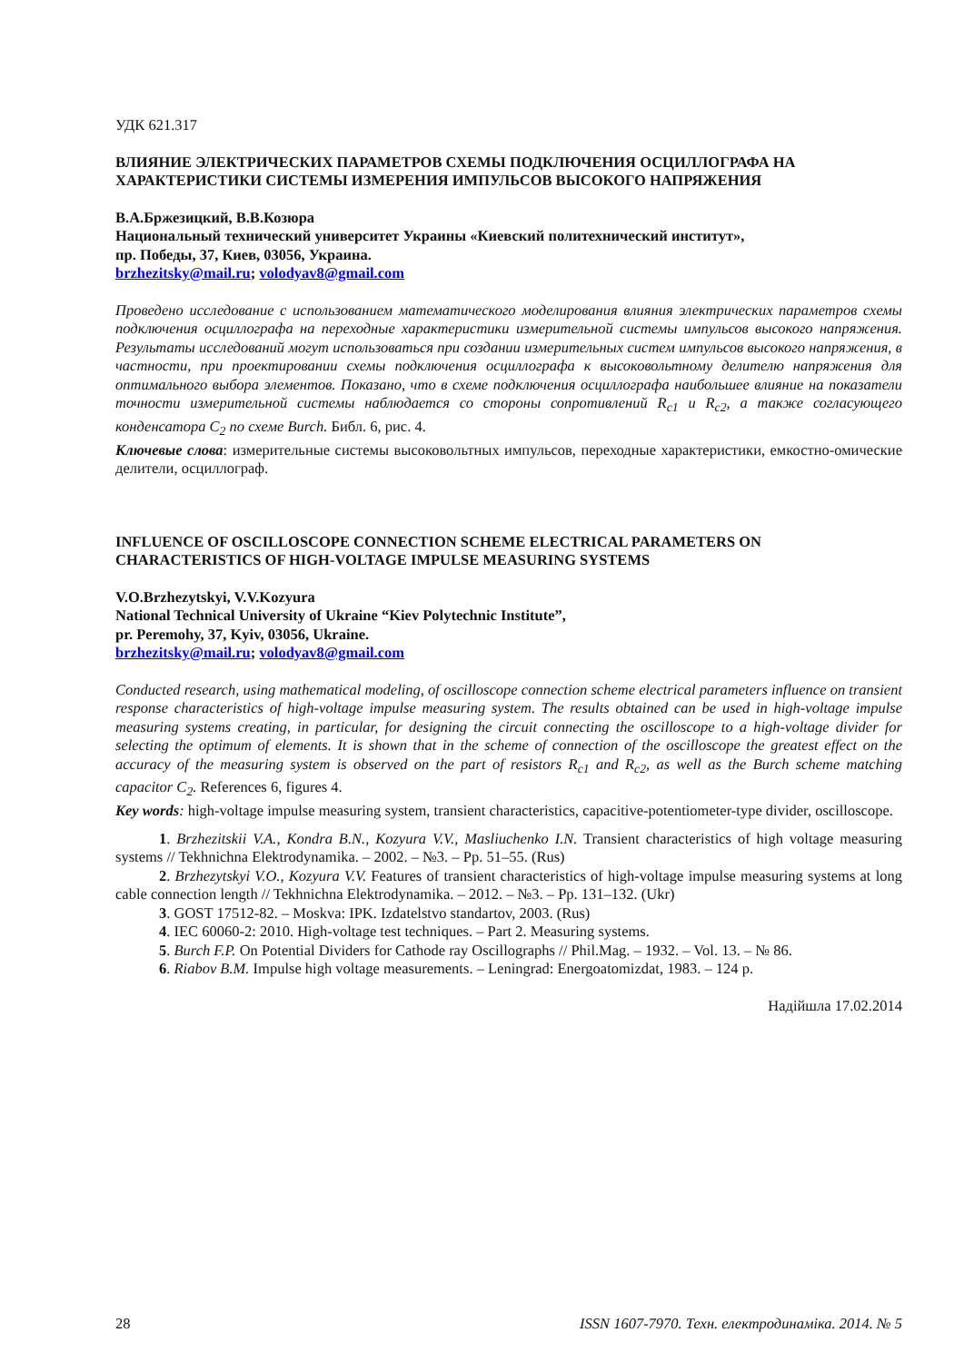УДК 621.317
ВЛИЯНИЕ ЭЛЕКТРИЧЕСКИХ ПАРАМЕТРОВ СХЕМЫ ПОДКЛЮЧЕНИЯ ОСЦИЛЛОГРАФА НА ХАРАКТЕРИСТИКИ СИСТЕМЫ ИЗМЕРЕНИЯ ИМПУЛЬСОВ ВЫСОКОГО НАПРЯЖЕНИЯ
В.А.Бржезицкий, В.В.Козюра
Национальный технический университет Украины «Киевский политехнический институт»,
пр. Победы, 37, Киев, 03056, Украина.
brzhezitsky@mail.ru; volodyav8@gmail.com
Проведено исследование с использованием математического моделирования влияния электрических параметров схемы подключения осциллографа на переходные характеристики измерительной системы импульсов высокого напряжения. Результаты исследований могут использоваться при создании измерительных систем импульсов высокого напряжения, в частности, при проектировании схемы подключения осциллографа к высоковольтному делителю напряжения для оптимального выбора элементов. Показано, что в схеме подключения осциллографа наибольшее влияние на показатели точности измерительной системы наблюдается со стороны сопротивлений R<sub>c1</sub> и R<sub>c2</sub>, а также согласующего конденсатора C<sub>2</sub> по схеме Burch. Библ. 6, рис. 4.
Ключевые слова: измерительные системы высоковольтных импульсов, переходные характеристики, емкостно-омические делители, осциллограф.
INFLUENCE OF OSCILLOSCOPE CONNECTION SCHEME ELECTRICAL PARAMETERS ON CHARACTERISTICS OF HIGH-VOLTAGE IMPULSE MEASURING SYSTEMS
V.O.Brzhezytskyi, V.V.Kozyura
National Technical University of Ukraine “Kiev Polytechnic Institute”,
pr. Peremohy, 37, Kyiv, 03056, Ukraine.
brzhezitsky@mail.ru; volodyav8@gmail.com
Conducted research, using mathematical modeling, of oscilloscope connection scheme electrical parameters influence on transient response characteristics of high-voltage impulse measuring system. The results obtained can be used in high-voltage impulse measuring systems creating, in particular, for designing the circuit connecting the oscilloscope to a high-voltage divider for selecting the optimum of elements. It is shown that in the scheme of connection of the oscilloscope the greatest effect on the accuracy of the measuring system is observed on the part of resistors R<sub>c1</sub> and R<sub>c2</sub>, as well as the Burch scheme matching capacitor C<sub>2</sub>. References 6, figures 4.
Key words: high-voltage impulse measuring system, transient characteristics, capacitive-potentiometer-type divider, oscilloscope.
1. Brzhezitskii V.A., Kondra B.N., Kozyura V.V., Masliuchenko I.N. Transient characteristics of high voltage measuring systems // Tekhnichna Elektrodynamika. – 2002. – №3. – Pp. 51–55. (Rus)
2. Brzhezytskyi V.O., Kozyura V.V. Features of transient characteristics of high-voltage impulse measuring systems at long cable connection length // Tekhnichna Elektrodynamika. – 2012. – №3. – Pp. 131–132. (Ukr)
3. GOST 17512-82. – Moskva: IPK. Izdatelstvo standartov, 2003. (Rus)
4. IEC 60060-2: 2010. High-voltage test techniques. – Part 2. Measuring systems.
5. Burch F.P. On Potential Dividers for Cathode ray Oscillographs // Phil.Mag. – 1932. – Vol. 13. – № 86.
6. Riabov B.M. Impulse high voltage measurements. – Leningrad: Energoatomizdat, 1983. – 124 p.
Надійшла 17.02.2014
28 ISSN 1607-7970. Техн. електродинаміка. 2014. № 5